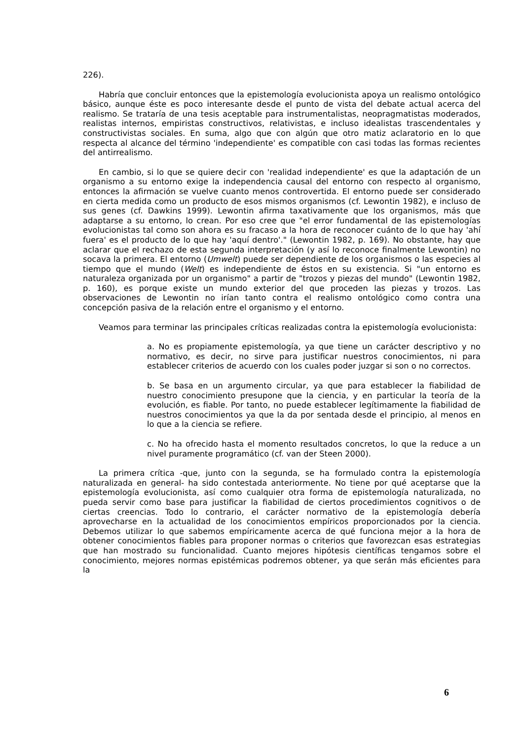226).
Habría que concluir entonces que la epistemología evolucionista apoya un realismo ontológico básico, aunque éste es poco interesante desde el punto de vista del debate actual acerca del realismo. Se trataría de una tesis aceptable para instrumentalistas, neopragmatistas moderados, realistas internos, empiristas constructivos, relativistas, e incluso idealistas trascendentales y constructivistas sociales. En suma, algo que con algún que otro matiz aclaratorio en lo que respecta al alcance del término 'independiente' es compatible con casi todas las formas recientes del antirrealismo.
En cambio, si lo que se quiere decir con 'realidad independiente' es que la adaptación de un organismo a su entorno exige la independencia causal del entorno con respecto al organismo, entonces la afirmación se vuelve cuanto menos controvertida. El entorno puede ser considerado en cierta medida como un producto de esos mismos organismos (cf. Lewontin 1982), e incluso de sus genes (cf. Dawkins 1999). Lewontin afirma taxativamente que los organismos, más que adaptarse a su entorno, lo crean. Por eso cree que "el error fundamental de las epistemologías evolucionistas tal como son ahora es su fracaso a la hora de reconocer cuánto de lo que hay 'ahí fuera' es el producto de lo que hay 'aquí dentro'." (Lewontin 1982, p. 169). No obstante, hay que aclarar que el rechazo de esta segunda interpretación (y así lo reconoce finalmente Lewontin) no socava la primera. El entorno (Umwelt) puede ser dependiente de los organismos o las especies al tiempo que el mundo (Welt) es independiente de éstos en su existencia. Si "un entorno es naturaleza organizada por un organismo" a partir de "trozos y piezas del mundo" (Lewontin 1982, p. 160), es porque existe un mundo exterior del que proceden las piezas y trozos. Las observaciones de Lewontin no irían tanto contra el realismo ontológico como contra una concepción pasiva de la relación entre el organismo y el entorno.
Veamos para terminar las principales críticas realizadas contra la epistemología evolucionista:
a. No es propiamente epistemología, ya que tiene un carácter descriptivo y no normativo, es decir, no sirve para justificar nuestros conocimientos, ni para establecer criterios de acuerdo con los cuales poder juzgar si son o no correctos.
b. Se basa en un argumento circular, ya que para establecer la fiabilidad de nuestro conocimiento presupone que la ciencia, y en particular la teoría de la evolución, es fiable. Por tanto, no puede establecer legítimamente la fiabilidad de nuestros conocimientos ya que la da por sentada desde el principio, al menos en lo que a la ciencia se refiere.
c. No ha ofrecido hasta el momento resultados concretos, lo que la reduce a un nivel puramente programático (cf. van der Steen 2000).
La primera crítica -que, junto con la segunda, se ha formulado contra la epistemología naturalizada en general- ha sido contestada anteriormente. No tiene por qué aceptarse que la epistemología evolucionista, así como cualquier otra forma de epistemología naturalizada, no pueda servir como base para justificar la fiabilidad de ciertos procedimientos cognitivos o de ciertas creencias. Todo lo contrario, el carácter normativo de la epistemología debería aprovecharse en la actualidad de los conocimientos empíricos proporcionados por la ciencia. Debemos utilizar lo que sabemos empíricamente acerca de qué funciona mejor a la hora de obtener conocimientos fiables para proponer normas o criterios que favorezcan esas estrategias que han mostrado su funcionalidad. Cuanto mejores hipótesis científicas tengamos sobre el conocimiento, mejores normas epistémicas podremos obtener, ya que serán más eficientes para la
6